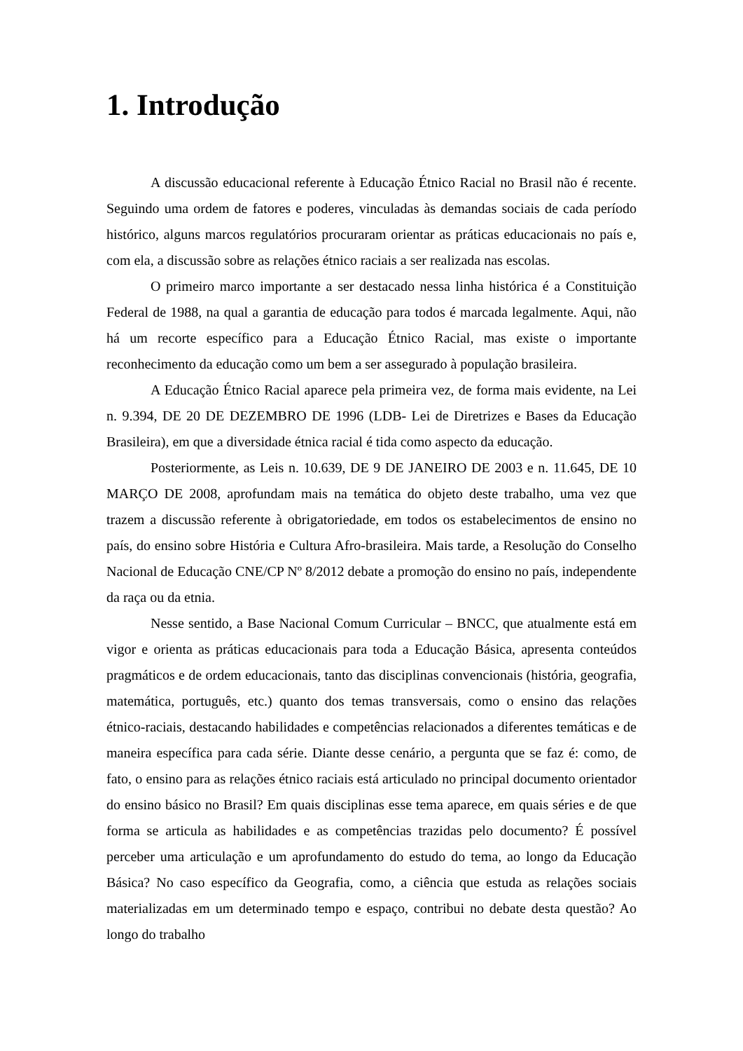1. Introdução
A discussão educacional referente à Educação Étnico Racial no Brasil não é recente. Seguindo uma ordem de fatores e poderes, vinculadas às demandas sociais de cada período histórico, alguns marcos regulatórios procuraram orientar as práticas educacionais no país e, com ela, a discussão sobre as relações étnico raciais a ser realizada nas escolas.
O primeiro marco importante a ser destacado nessa linha histórica é a Constituição Federal de 1988, na qual a garantia de educação para todos é marcada legalmente. Aqui, não há um recorte específico para a Educação Étnico Racial, mas existe o importante reconhecimento da educação como um bem a ser assegurado à população brasileira.
A Educação Étnico Racial aparece pela primeira vez, de forma mais evidente, na Lei n. 9.394, DE 20 DE DEZEMBRO DE 1996 (LDB- Lei de Diretrizes e Bases da Educação Brasileira), em que a diversidade étnica racial é tida como aspecto da educação.
Posteriormente, as Leis n. 10.639, DE 9 DE JANEIRO DE 2003 e n. 11.645, DE 10 MARÇO DE 2008, aprofundam mais na temática do objeto deste trabalho, uma vez que trazem a discussão referente à obrigatoriedade, em todos os estabelecimentos de ensino no país, do ensino sobre História e Cultura Afro-brasileira. Mais tarde, a Resolução do Conselho Nacional de Educação CNE/CP Nº 8/2012 debate a promoção do ensino no país, independente da raça ou da etnia.
Nesse sentido, a Base Nacional Comum Curricular – BNCC, que atualmente está em vigor e orienta as práticas educacionais para toda a Educação Básica, apresenta conteúdos pragmáticos e de ordem educacionais, tanto das disciplinas convencionais (história, geografia, matemática, português, etc.) quanto dos temas transversais, como o ensino das relações étnico-raciais, destacando habilidades e competências relacionados a diferentes temáticas e de maneira específica para cada série. Diante desse cenário, a pergunta que se faz é: como, de fato, o ensino para as relações étnico raciais está articulado no principal documento orientador do ensino básico no Brasil? Em quais disciplinas esse tema aparece, em quais séries e de que forma se articula as habilidades e as competências trazidas pelo documento? É possível perceber uma articulação e um aprofundamento do estudo do tema, ao longo da Educação Básica? No caso específico da Geografia, como, a ciência que estuda as relações sociais materializadas em um determinado tempo e espaço, contribui no debate desta questão? Ao longo do trabalho